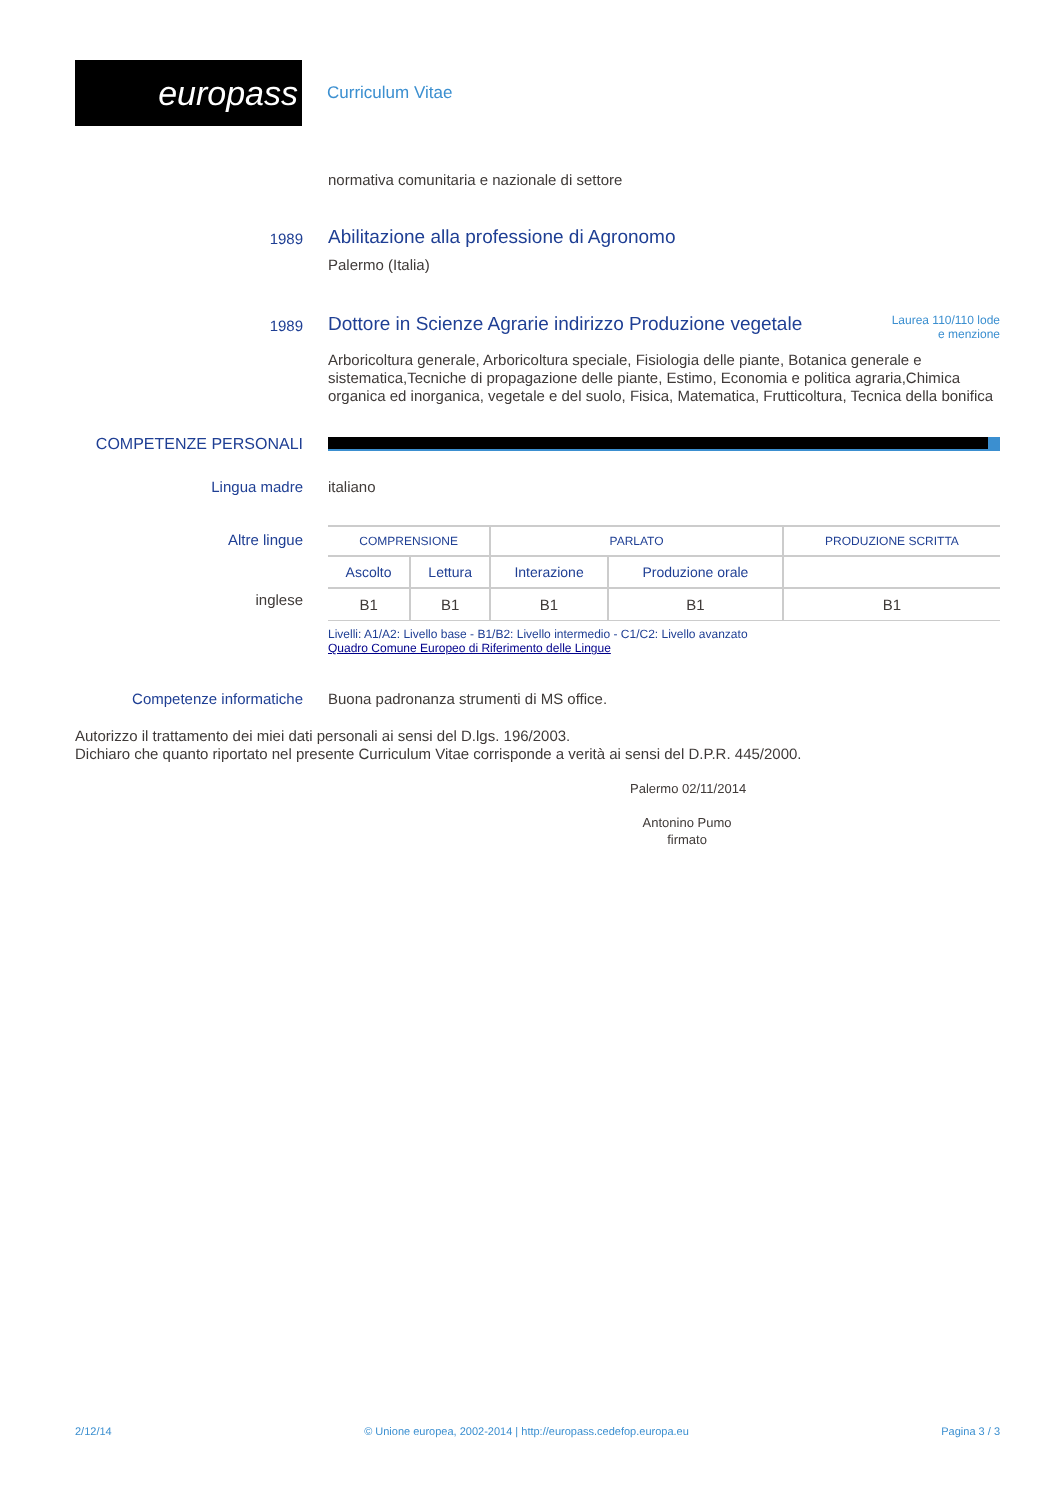europass
Curriculum Vitae
normativa comunitaria e nazionale di settore
1989
Abilitazione alla professione di Agronomo
Palermo (Italia)
1989
Dottore in Scienze Agrarie indirizzo Produzione vegetale
Laurea 110/110 lode
e menzione
Arboricoltura generale, Arboricoltura speciale, Fisiologia delle piante, Botanica generale e sistematica,Tecniche di propagazione delle piante, Estimo, Economia e politica agraria,Chimica organica ed inorganica, vegetale e del suolo, Fisica, Matematica, Frutticoltura, Tecnica della bonifica
COMPETENZE PERSONALI
Lingua madre italiano
Altre lingue
inglese
| COMPRENSIONE | | PARLATO | | PRODUZIONE SCRITTA |
| --- | --- | --- | --- | --- |
| Ascolto | Lettura | Interazione | Produzione orale | |
| B1 | B1 | B1 | B1 | B1 |
Livelli: A1/A2: Livello base - B1/B2: Livello intermedio - C1/C2: Livello avanzato
Quadro Comune Europeo di Riferimento delle Lingue
Competenze informatiche Buona padronanza strumenti di MS office.
Autorizzo il trattamento dei miei dati personali ai sensi del D.lgs. 196/2003.
Dichiaro che quanto riportato nel presente Curriculum Vitae corrisponde a verità ai sensi del D.P.R. 445/2000.
Palermo 02/11/2014
Antonino Pumo
firmato
2/12/14 © Unione europea, 2002-2014 | http://europass.cedefop.europa.eu Pagina 3 / 3